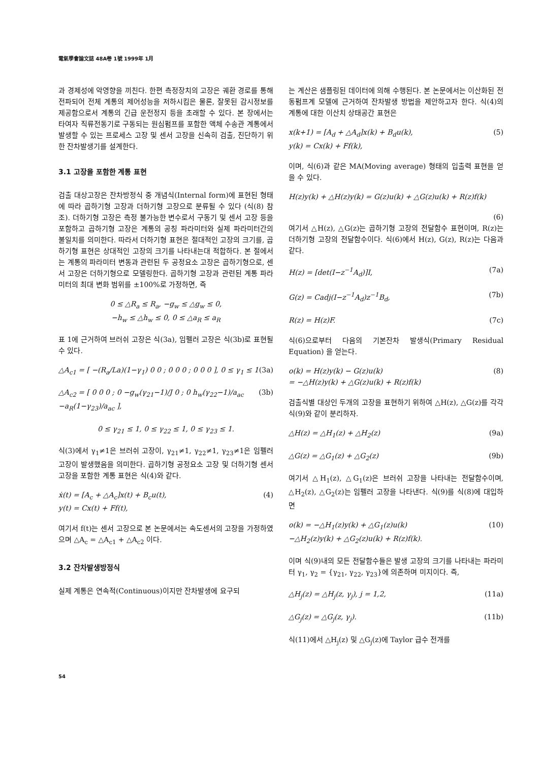電氣學會論文誌 48A卷 1號 1999年 1月
과 경제성에 악영향을 끼친다. 한편 측정장치의 고장은 궤환 경로를 통해 전파되어 전체 계통의 제어성능을 저하시킴은 물론, 잘못된 감시정보를 제공함으로서 계통의 긴급 운전정지 등을 초래할 수 있다. 본 장에서는 타여자 직류전동기로 구동되는 원심펌프를 포함한 액체 수송관 계통에서 발생할 수 있는 프로세스 고장 및 센서 고장을 신속히 검출, 진단하기 위한 잔차발생기를 설계한다.
3.1 고장을 포함한 계통 표현
검출 대상고장은 잔차방정식 중 개념식(Internal form)에 표현된 형태에 따라 곱하기형 고장과 더하기형 고장으로 분류될 수 있다 (식(8) 참조). 더하기형 고장은 측정 불가능한 변수로서 구동기 및 센서 고장 등을 포함하고 곱하기형 고장은 계통의 공칭 파라미터와 실제 파라미터간의 불일치를 의미한다. 따라서 더하기형 표현은 절대적인 고장의 크기를, 곱하기형 표현은 상대적인 고장의 크기를 나타내는대 적합하다. 본 절에서는 계통의 파라미터 변동과 관련된 두 공정요소 고장은 곱하기형으로, 센서 고장은 더하기형으로 모델링한다. 곱하기형 고장과 관련된 계통 파라미터의 최대 변화 범위를 ±100%로 가정하면, 즉
0 ≤ △R<sub>a</sub> ≤ R<sub>a</sub>, −g<sub>w</sub> ≤ △g<sub>w</sub> ≤ 0,
−h<sub>w</sub> ≤ △h<sub>w</sub> ≤ 0, 0 ≤ △a<sub>R</sub> ≤ a<sub>R</sub>
표 1에 근거하여 브러쉬 고장은 식(3a), 임펠러 고장은 식(3b)로 표현될 수 있다.
△A<sub>c1</sub> = [ −(R<sub>a</sub>/La)(1−γ<sub>1</sub>) 0 0 ; 0 0 0 ; 0 0 0 ], 0 ≤ γ<sub>1</sub> ≤ 1 (3a)
△A<sub>c2</sub> = [ 0 0 0 ; 0 −g<sub>w</sub>(γ<sub>21</sub>−1)/J 0 ; 0 h<sub>w</sub>(γ<sub>22</sub>−1)/a<sub>ac</sub> −a<sub>R</sub>(1−γ<sub>23</sub>)/a<sub>ac</sub> ], (3b)
0 ≤ γ<sub>21</sub> ≤ 1, 0 ≤ γ<sub>22</sub> ≤ 1, 0 ≤ γ<sub>23</sub> ≤ 1.
식(3)에서 γ<sub>1</sub>≠1은 브러쉬 고장이, γ<sub>21</sub>≠1, γ<sub>22</sub>≠1, γ<sub>23</sub>≠1은 임펠러 고장이 발생했음을 의미한다. 곱하기형 공정요소 고장 및 더하기형 센서 고장을 포함한 계통 표현은 식(4)와 같다.
ẋ(t) = [A<sub>c</sub> + △A<sub>c</sub>]x(t) + B<sub>c</sub>u(t),
y(t) = Cx(t) + Ff(t), (4)
여기서 f(t)는 센서 고장으로 본 논문에서는 속도센서의 고장을 가정하였으며 △A<sub>c</sub> = △A<sub>c1</sub> + △A<sub>c2</sub> 이다.
3.2 잔차발생방정식
실제 계통은 연속적(Continuous)이지만 잔차발생에 요구되
는 계산은 샘플링된 데이터에 의해 수행된다. 본 논문에서는 이산화된 전동펌프계 모델에 근거하여 잔차발생 방법을 제안하고자 한다. 식(4)의 계통에 대한 이산치 상태공간 표현은
x(k+1) = [A<sub>d</sub> + △A<sub>d</sub>]x(k) + B<sub>d</sub>u(k),
y(k) = Cx(k) + Ff(k), (5)
이며, 식(6)과 같은 MA(Moving average) 형태의 입출력 표현을 얻을 수 있다.
H(z)y(k) + △H(z)y(k) = G(z)u(k) + △G(z)u(k) + R(z)f(k)
(6)
여기서 △H(z), △G(z)는 곱하기형 고장의 전달함수 표현이며, R(z)는 더하기형 고장의 전달함수이다. 식(6)에서 H(z), G(z), R(z)는 다음과 같다.
H(z) = [det(I−z<sup>−1</sup>A<sub>d</sub>)]I, (7a)
G(z) = Cadj(I−z<sup>−1</sup>A<sub>d</sub>)z<sup>−1</sup>B<sub>d</sub>, (7b)
R(z) = H(z)F. (7c)
식(6)으로부터 다음의 기본잔차 발생식(Primary Residual Equation) 을 얻는다.
o(k) = H(z)y(k) − G(z)u(k)
= −△H(z)y(k) + △G(z)u(k) + R(z)f(k) (8)
검출식별 대상인 두개의 고장을 표현하기 위하여 △H(z), △G(z)를 각각 식(9)와 같이 분리하자.
△H(z) = △H<sub>1</sub>(z) + △H<sub>2</sub>(z) (9a)
△G(z) = △G<sub>1</sub>(z) + △G<sub>2</sub>(z) (9b)
여기서 △H<sub>1</sub>(z), △G<sub>1</sub>(z)은 브러쉬 고장을 나타내는 전달함수이며, △H<sub>2</sub>(z), △G<sub>2</sub>(z)는 임펠러 고장을 나타낸다. 식(9)를 식(8)에 대입하면
o(k) = −△H<sub>1</sub>(z)y(k) + △G<sub>1</sub>(z)u(k)
−△H<sub>2</sub>(z)y(k) + △G<sub>2</sub>(z)u(k) + R(z)f(k). (10)
이며 식(9)내의 모든 전달함수들은 발생 고장의 크기를 나타내는 파라미터 γ<sub>1</sub>, γ<sub>2</sub> = {γ<sub>21</sub>, γ<sub>22</sub>, γ<sub>23</sub>}에 의존하며 미지이다. 즉,
△H<sub>j</sub>(z) = △H<sub>j</sub>(z, γ<sub>j</sub>), j = 1,2, (11a)
△G<sub>j</sub>(z) = △G<sub>j</sub>(z, γ<sub>j</sub>). (11b)
식(11)에서 △H<sub>j</sub>(z) 및 △G<sub>j</sub>(z)에 Taylor 급수 전개를
54